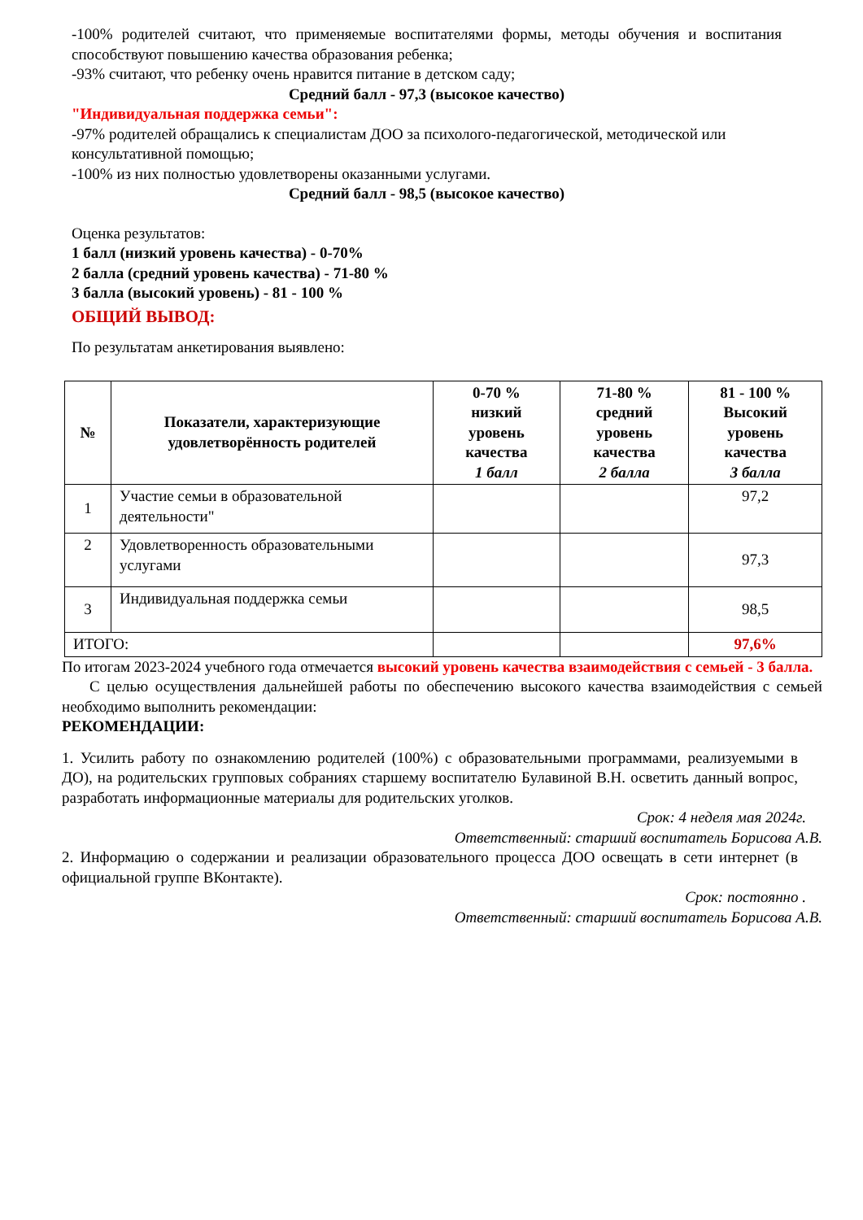-100% родителей считают, что применяемые воспитателями формы, методы обучения и воспитания способствуют повышению качества образования ребенка;
-93% считают, что ребенку очень нравится питание в детском саду;
Средний балл - 97,3 (высокое качество)
"Индивидуальная поддержка семьи":
-97% родителей обращались к специалистам ДОО за психолого-педагогической, методической или консультативной помощью;
-100% из них полностью удовлетворены оказанными услугами.
Средний балл - 98,5 (высокое качество)
Оценка результатов:
1 балл (низкий уровень качества) - 0-70%
2 балла (средний уровень качества) - 71-80 %
3 балла (высокий уровень) - 81 - 100 %
ОБЩИЙ ВЫВОД:
По результатам анкетирования выявлено:
| № | Показатели, характеризующие удовлетворённость родителей | 0-70 % низкий уровень качества 1 балл | 71-80 % средний уровень качества 2 балла | 81 - 100 % Высокий уровень качества 3 балла |
| --- | --- | --- | --- | --- |
| 1 | Участие семьи в образовательной деятельности" | | | 97,2 |
| 2 | Удовлетворенность образовательными услугами | | | 97,3 |
| 3 | Индивидуальная поддержка семьи | | | 98,5 |
| ИТОГО: | | | | 97,6% |
По итогам 2023-2024 учебного года отмечается высокий уровень качества взаимодействия с семьей - 3 балла.
С целью осуществления дальнейшей работы по обеспечению высокого качества взаимодействия с семьей необходимо выполнить рекомендации:
РЕКОМЕНДАЦИИ:
1. Усилить работу по ознакомлению родителей (100%) с образовательными программами, реализуемыми в ДО), на родительских групповых собраниях старшему воспитателю Булавиной В.Н. осветить данный вопрос, разработать информационные материалы для родительских уголков.
Срок: 4 неделя мая 2024г.
Ответственный: старший воспитатель Борисова А.В.
2. Информацию о содержании и реализации образовательного процесса ДОО освещать в сети интернет (в официальной группе ВКонтакте).
Срок: постоянно .
Ответственный: старший воспитатель Борисова А.В.